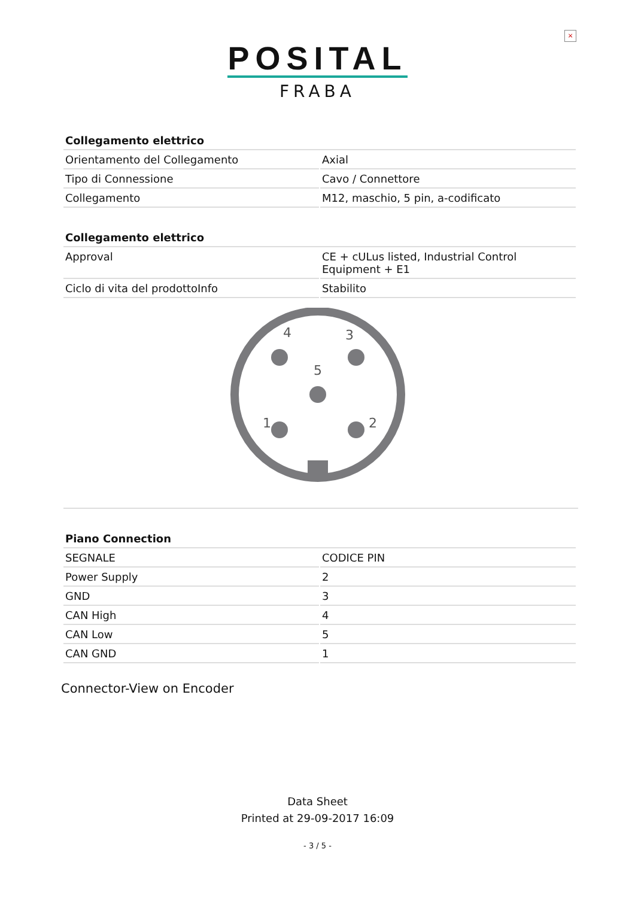×
POSITAL
FRABA
| Collegamento elettrico | |
| --- | --- |
| Orientamento del Collegamento | Axial |
| Tipo di Connessione | Cavo / Connettore |
| Collegamento | M12, maschio, 5 pin, a-codificato |
| Collegamento elettrico | |
| --- | --- |
| Approval | CE + cULus listed, Industrial Control Equipment + E1 |
| Ciclo di vita del prodottoInfo | Stabilito |
4
3
5
1
2
| Piano Connection | |
| --- | --- |
| SEGNALE | CODICE PIN |
| Power Supply | 2 |
| GND | 3 |
| CAN High | 4 |
| CAN Low | 5 |
| CAN GND | 1 |
Connector-View on Encoder
Data Sheet
Printed at 29-09-2017 16:09
- 3 / 5 -